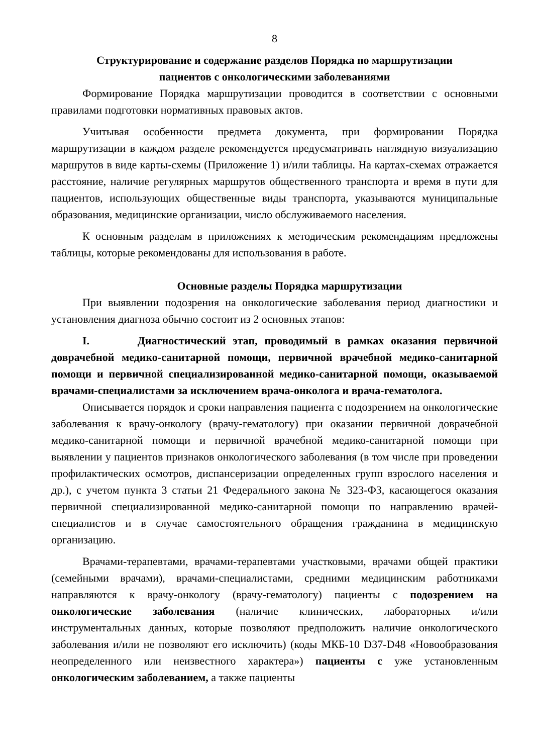8
Структурирование и содержание разделов Порядка по маршрутизации
пациентов с онкологическими заболеваниями
Формирование Порядка маршрутизации проводится в соответствии с основными правилами подготовки нормативных правовых актов.
Учитывая особенности предмета документа, при формировании Порядка маршрутизации в каждом разделе рекомендуется предусматривать наглядную визуализацию маршрутов в виде карты-схемы (Приложение 1) и/или таблицы. На картах-схемах отражается расстояние, наличие регулярных маршрутов общественного транспорта и время в пути для пациентов, использующих общественные виды транспорта, указываются муниципальные образования, медицинские организации, число обслуживаемого населения.
К основным разделам в приложениях к методическим рекомендациям предложены таблицы, которые рекомендованы для использования в работе.
Основные разделы Порядка маршрутизации
При выявлении подозрения на онкологические заболевания период диагностики и установления диагноза обычно состоит из 2 основных этапов:
I. Диагностический этап, проводимый в рамках оказания первичной доврачебной медико-санитарной помощи, первичной врачебной медико-санитарной помощи и первичной специализированной медико-санитарной помощи, оказываемой врачами-специалистами за исключением врача-онколога и врача-гематолога.
Описывается порядок и сроки направления пациента с подозрением на онкологические заболевания к врачу-онкологу (врачу-гематологу) при оказании первичной доврачебной медико-санитарной помощи и первичной врачебной медико-санитарной помощи при выявлении у пациентов признаков онкологического заболевания (в том числе при проведении профилактических осмотров, диспансеризации определенных групп взрослого населения и др.), с учетом пункта 3 статьи 21 Федерального закона № 323-ФЗ, касающегося оказания первичной специализированной медико-санитарной помощи по направлению врачей-специалистов и в случае самостоятельного обращения гражданина в медицинскую организацию.
Врачами-терапевтами, врачами-терапевтами участковыми, врачами общей практики (семейными врачами), врачами-специалистами, средними медицинским работниками направляются к врачу-онкологу (врачу-гематологу) пациенты с подозрением на онкологические заболевания (наличие клинических, лабораторных и/или инструментальных данных, которые позволяют предположить наличие онкологического заболевания и/или не позволяют его исключить) (коды МКБ-10 D37-D48 «Новообразования неопределенного или неизвестного характера») пациенты с уже установленным онкологическим заболеванием, а также пациенты